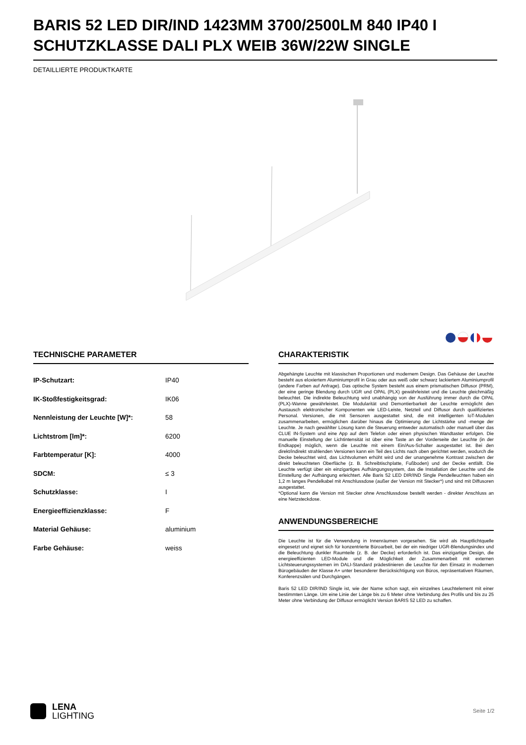BARIS 52 LED DIR/IND 1423MM 3700/2500LM 840 IP40 I SCHUTZKLASSE DALI PLX WEIB 36W/22W SINGLE
DETAILLIERTE PRODUKTKARTE
TECHNISCHE PARAMETER
| IP-Schutzart: | IP40 |
| IK-Stoßfestigkeitsgrad: | IK06 |
| Nennleistung der Leuchte [W]*: | 58 |
| Lichtstrom [lm]*: | 6200 |
| Farbtemperatur [K]: | 4000 |
| SDCM: | ≤ 3 |
| Schutzklasse: | I |
| Energieeffizienzklasse: | F |
| Material Gehäuse: | aluminium |
| Farbe Gehäuse: | weiss |
CHARAKTERISTIK
Abgehängte Leuchte mit klassischen Proportionen und modernem Design. Das Gehäuse der Leuchte besteht aus eloxiertem Aluminiumprofil in Grau oder aus weiß oder schwarz lackiertem Aluminiumprofil (andere Farben auf Anfrage). Das optische System besteht aus einem prismatischen Diffusor (PRM), der eine geringe Blendung durch UGR und OPAL (PLX) gewährleistet und die Leuchte gleichmäßig beleuchtet. Die indirekte Beleuchtung wird unabhängig von der Ausführung immer durch die OPAL (PLX)-Wanne gewährleistet. Die Modularität und Demontierbarkeit der Leuchte ermöglicht den Austausch elektronischer Komponenten wie LED-Leiste, Netzteil und Diffusor durch qualifiziertes Personal. Versionen, die mit Sensoren ausgestattet sind, die mit intelligenten IoT-Modulen zusammenarbeiten, ermöglichen darüber hinaus die Optimierung der Lichtstärke und -menge der Leuchte. Je nach gewählter Lösung kann die Steuerung entweder automatisch oder manuell über das CLUE IN-System und eine App auf dem Telefon oder einen physischen Wandtaster erfolgen. Die manuelle Einstellung der Lichtintensität ist über eine Taste an der Vorderseite der Leuchte (in der Endkappe) möglich, wenn die Leuchte mit einem Ein/Aus-Schalter ausgestattet ist. Bei den direkt/indirekt strahlenden Versionen kann ein Teil des Lichts nach oben gerichtet werden, wodurch die Decke beleuchtet wird, das Lichtvolumen erhöht wird und der unangenehme Kontrast zwischen der direkt beleuchteten Oberfläche (z. B. Schreibtischplatte, Fußboden) und der Decke entfällt. Die Leuchte verfügt über ein einzigartiges Aufhängungssystem, das die Installation der Leuchte und die Einstellung der Aufhängung erleichtert. Alle Baris 52 LED DIR/IND Single Pendelleuchten haben ein 1,2 m langes Pendelkabel mit Anschlussdose (außer der Version mit Stecker*) und sind mit Diffusoren ausgestattet.
*Optional kann die Version mit Stecker ohne Anschlussdose bestellt werden - direkter Anschluss an eine Netzsteckdose.
ANWENDUNGSBEREICHE
Die Leuchte ist für die Verwendung in Innenräumen vorgesehen. Sie wird als Hauptlichtquelle eingesetzt und eignet sich für konzentrierte Büroarbeit, bei der ein niedriger UGR-Blendungsindex und die Beleuchtung dunkler Raumteile (z. B. der Decke) erforderlich ist. Das einzigartige Design, die energieeffizienten LED-Module und die Möglichkeit der Zusammenarbeit mit externen Lichtsteuerungssystemen im DALI-Standard prädestinieren die Leuchte für den Einsatz in modernen Bürogebäuden der Klasse A+ unter besonderer Berücksichtigung von Büros, repräsentativen Räumen, Konferenzsälen und Durchgängen.
Baris 52 LED DIR/IND Single ist, wie der Name schon sagt, ein einzelnes Leuchtelement mit einer bestimmten Länge. Um eine Linie der Länge bis zu 6 Meter ohne Verbindung des Profils und bis zu 25 Meter ohne Verbindung der Diffusor ermöglicht Version BARIS 52 LED zu schaffen.
LENA
LIGHTING
Seite 1/2